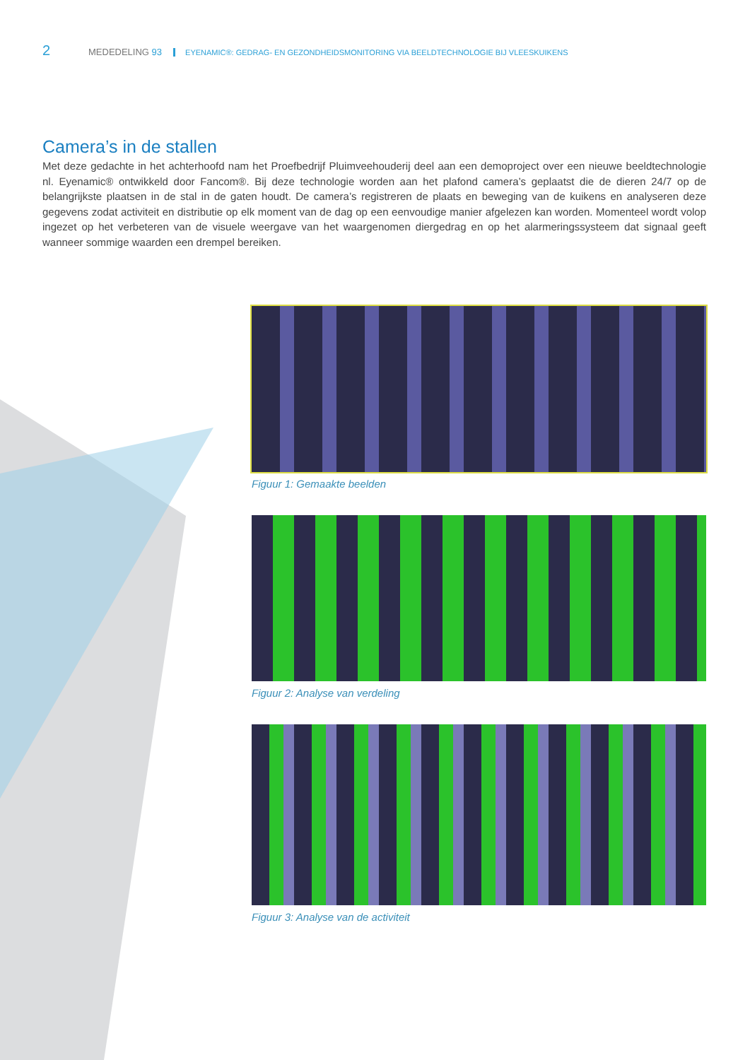2 MEDEDELING 93 EYENAMIC®: GEDRAG- EN GEZONDHEIDSMONITORING VIA BEELDTECHNOLOGIE BIJ VLEESKUIKENS
Camera’s in de stallen
Met deze gedachte in het achterhoofd nam het Proefbedrijf Pluimveehouderij deel aan een demoproject over een nieuwe beeld­technologie nl. Eyenamic® ontwikkeld door Fancom®. Bij deze technologie worden aan het plafond camera’s geplaatst die de die­ren 24/7 op de belangrijkste plaatsen in de stal in de gaten houdt. De camera’s registreren de plaats en beweging van de kuikens en analyseren deze gegevens zodat activiteit en distributie op elk moment van de dag op een eenvoudige manier afgelezen kan worden. Momenteel wordt volop ingezet op het verbeteren van de visuele weergave van het waargenomen diergedrag en op het alarmerings­systeem dat signaal geeft wanneer sommige waarden een drempel bereiken.
Figuur 1: Gemaakte beelden
Figuur 2: Analyse van verdeling
Figuur 3: Analyse van de activiteit